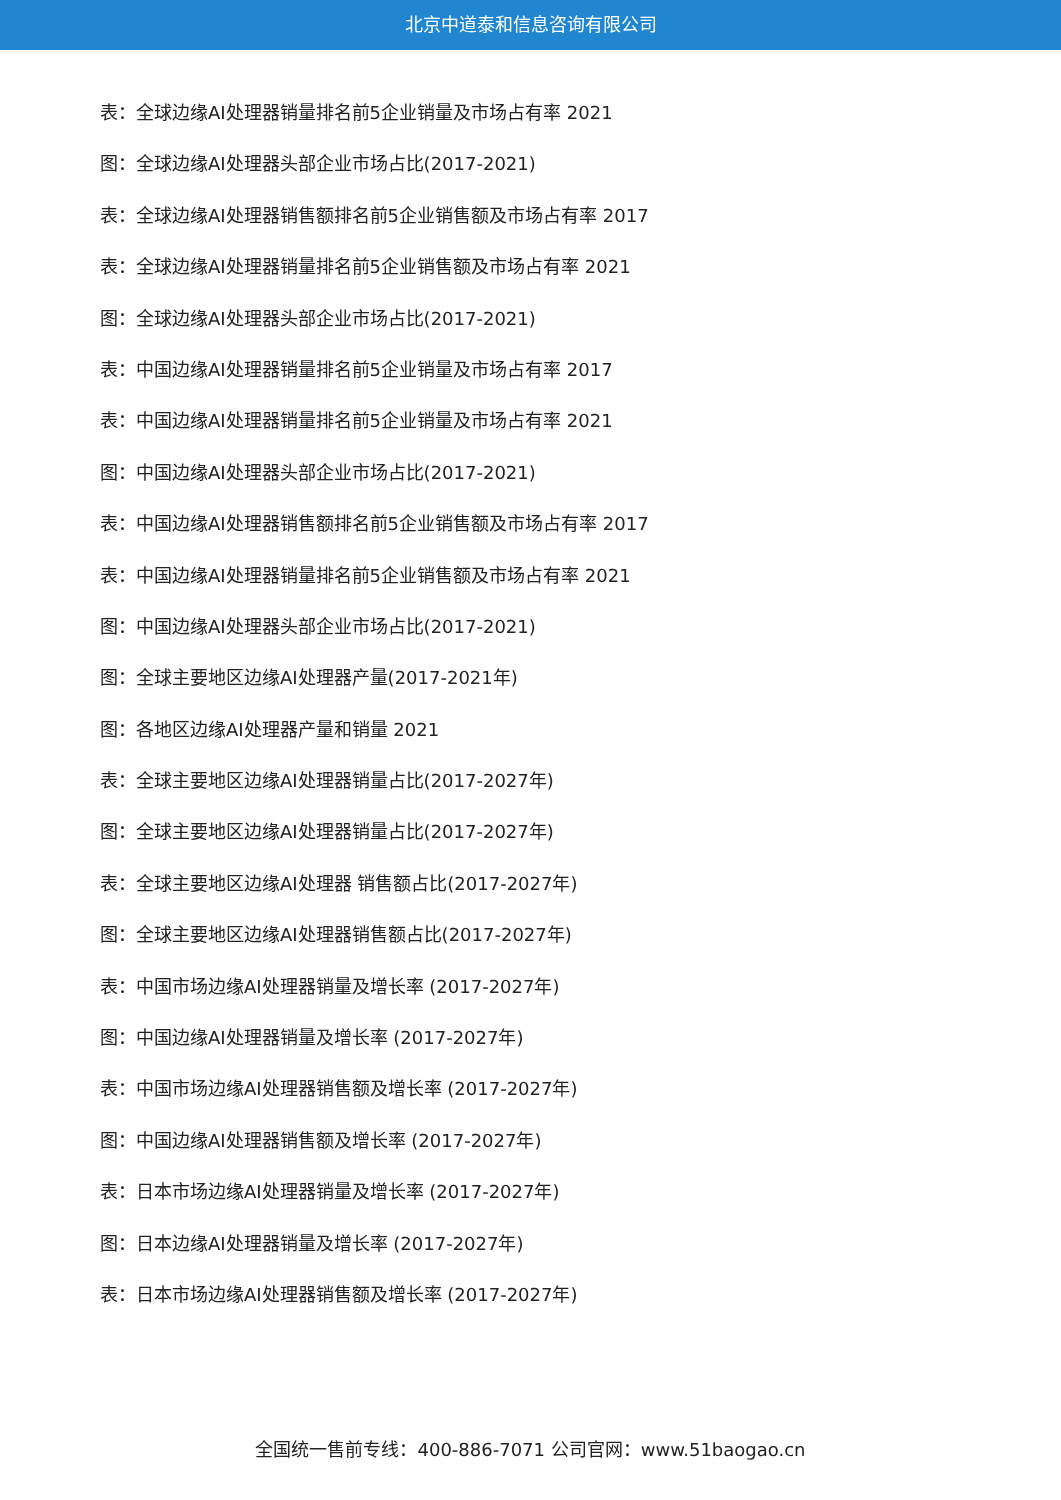北京中道泰和信息咨询有限公司
表：全球边缘AI处理器销量排名前5企业销量及市场占有率 2021
图：全球边缘AI处理器头部企业市场占比(2017-2021)
表：全球边缘AI处理器销售额排名前5企业销售额及市场占有率 2017
表：全球边缘AI处理器销量排名前5企业销售额及市场占有率 2021
图：全球边缘AI处理器头部企业市场占比(2017-2021)
表：中国边缘AI处理器销量排名前5企业销量及市场占有率 2017
表：中国边缘AI处理器销量排名前5企业销量及市场占有率 2021
图：中国边缘AI处理器头部企业市场占比(2017-2021)
表：中国边缘AI处理器销售额排名前5企业销售额及市场占有率 2017
表：中国边缘AI处理器销量排名前5企业销售额及市场占有率 2021
图：中国边缘AI处理器头部企业市场占比(2017-2021)
图：全球主要地区边缘AI处理器产量(2017-2021年)
图：各地区边缘AI处理器产量和销量 2021
表：全球主要地区边缘AI处理器销量占比(2017-2027年)
图：全球主要地区边缘AI处理器销量占比(2017-2027年)
表：全球主要地区边缘AI处理器 销售额占比(2017-2027年)
图：全球主要地区边缘AI处理器销售额占比(2017-2027年)
表：中国市场边缘AI处理器销量及增长率 (2017-2027年)
图：中国边缘AI处理器销量及增长率 (2017-2027年)
表：中国市场边缘AI处理器销售额及增长率 (2017-2027年)
图：中国边缘AI处理器销售额及增长率 (2017-2027年)
表：日本市场边缘AI处理器销量及增长率 (2017-2027年)
图：日本边缘AI处理器销量及增长率 (2017-2027年)
表：日本市场边缘AI处理器销售额及增长率 (2017-2027年)
全国统一售前专线：400-886-7071 公司官网：www.51baogao.cn